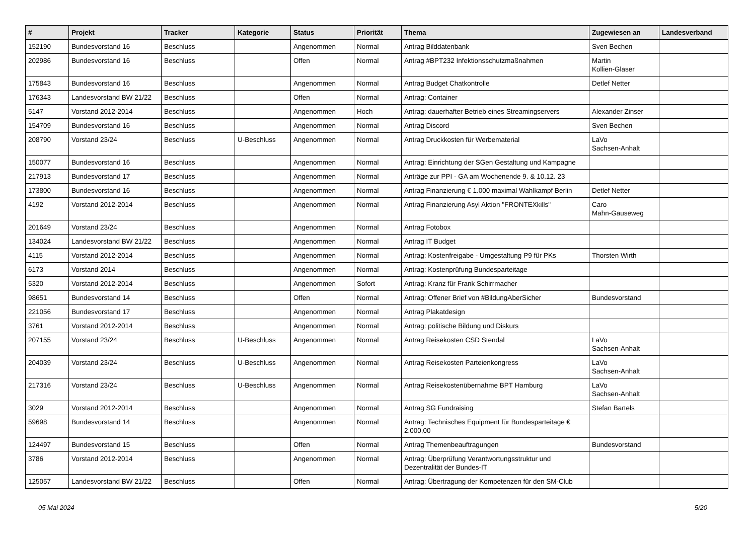| # | Projekt | Tracker | Kategorie | Status | Priorität | Thema | Zugewiesen an | Landesverband |
| --- | --- | --- | --- | --- | --- | --- | --- | --- |
| 152190 | Bundesvorstand 16 | Beschluss | | Angenommen | Normal | Antrag Bilddatenbank | Sven Bechen | |
| 202986 | Bundesvorstand 16 | Beschluss | | Offen | Normal | Antrag #BPT232 Infektionsschutzmaßnahmen | Martin Kollien-Glaser | |
| 175843 | Bundesvorstand 16 | Beschluss | | Angenommen | Normal | Antrag Budget Chatkontrolle | Detlef Netter | |
| 176343 | Landesvorstand BW 21/22 | Beschluss | | Offen | Normal | Antrag: Container | | |
| 5147 | Vorstand 2012-2014 | Beschluss | | Angenommen | Hoch | Antrag: dauerhafter Betrieb eines Streamingservers | Alexander Zinser | |
| 154709 | Bundesvorstand 16 | Beschluss | | Angenommen | Normal | Antrag Discord | Sven Bechen | |
| 208790 | Vorstand 23/24 | Beschluss | U-Beschluss | Angenommen | Normal | Antrag Druckkosten für Werbematerial | LaVo Sachsen-Anhalt | |
| 150077 | Bundesvorstand 16 | Beschluss | | Angenommen | Normal | Antrag: Einrichtung der SGen Gestaltung und Kampagne | | |
| 217913 | Bundesvorstand 17 | Beschluss | | Angenommen | Normal | Anträge zur PPI - GA am Wochenende 9. & 10.12. 23 | | |
| 173800 | Bundesvorstand 16 | Beschluss | | Angenommen | Normal | Antrag Finanzierung € 1.000 maximal Wahlkampf Berlin | Detlef Netter | |
| 4192 | Vorstand 2012-2014 | Beschluss | | Angenommen | Normal | Antrag Finanzierung Asyl Aktion "FRONTEXkills" | Caro Mahn-Gauseweg | |
| 201649 | Vorstand 23/24 | Beschluss | | Angenommen | Normal | Antrag Fotobox | | |
| 134024 | Landesvorstand BW 21/22 | Beschluss | | Angenommen | Normal | Antrag IT Budget | | |
| 4115 | Vorstand 2012-2014 | Beschluss | | Angenommen | Normal | Antrag: Kostenfreigabe - Umgestaltung P9 für PKs | Thorsten Wirth | |
| 6173 | Vorstand 2014 | Beschluss | | Angenommen | Normal | Antrag: Kostenprüfung Bundesparteitage | | |
| 5320 | Vorstand 2012-2014 | Beschluss | | Angenommen | Sofort | Antrag: Kranz für Frank Schirrmacher | | |
| 98651 | Bundesvorstand 14 | Beschluss | | Offen | Normal | Antrag: Offener Brief von #BildungAberSicher | Bundesvorstand | |
| 221056 | Bundesvorstand 17 | Beschluss | | Angenommen | Normal | Antrag Plakatdesign | | |
| 3761 | Vorstand 2012-2014 | Beschluss | | Angenommen | Normal | Antrag: politische Bildung und Diskurs | | |
| 207155 | Vorstand 23/24 | Beschluss | U-Beschluss | Angenommen | Normal | Antrag Reisekosten CSD Stendal | LaVo Sachsen-Anhalt | |
| 204039 | Vorstand 23/24 | Beschluss | U-Beschluss | Angenommen | Normal | Antrag Reisekosten Parteienkongress | LaVo Sachsen-Anhalt | |
| 217316 | Vorstand 23/24 | Beschluss | U-Beschluss | Angenommen | Normal | Antrag Reisekostenübernahme BPT Hamburg | LaVo Sachsen-Anhalt | |
| 3029 | Vorstand 2012-2014 | Beschluss | | Angenommen | Normal | Antrag SG Fundraising | Stefan Bartels | |
| 59698 | Bundesvorstand 14 | Beschluss | | Angenommen | Normal | Antrag: Technisches Equipment für Bundesparteitage € 2.000,00 | | |
| 124497 | Bundesvorstand 15 | Beschluss | | Offen | Normal | Antrag Themenbeauftragungen | Bundesvorstand | |
| 3786 | Vorstand 2012-2014 | Beschluss | | Angenommen | Normal | Antrag: Überprüfung Verantwortungsstruktur und Dezentralität der Bundes-IT | | |
| 125057 | Landesvorstand BW 21/22 | Beschluss | | Offen | Normal | Antrag: Übertragung der Kompetenzen für den SM-Club | | |
05 Mai 2024 5/20